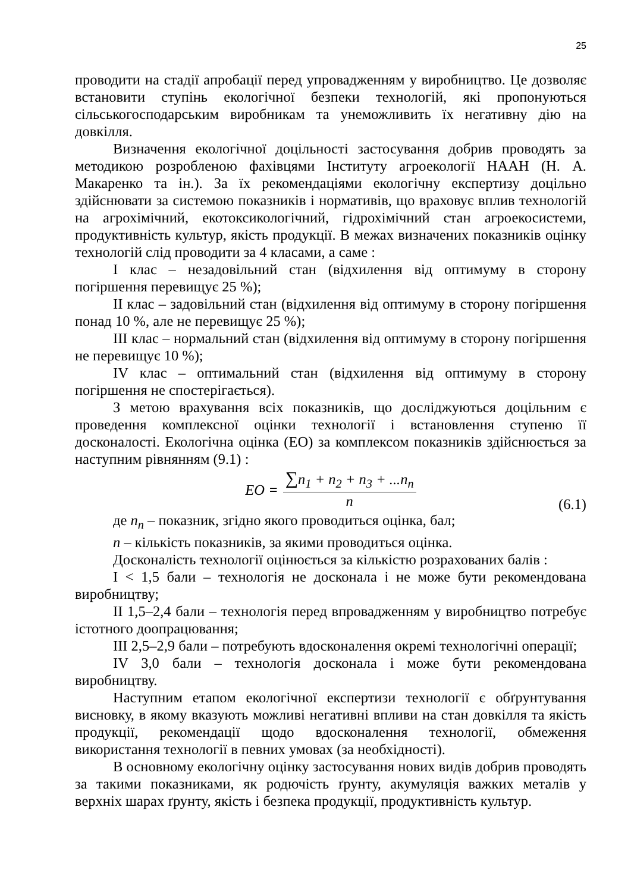25
проводити на стадії апробації перед упровадженням у виробництво. Це дозволяє встановити ступінь екологічної безпеки технологій, які пропонуються сільськогосподарським виробникам та унеможливить їх негативну дію на довкілля.
Визначення екологічної доцільності застосування добрив проводять за методикою розробленою фахівцями Інституту агроекології НААН (Н. А. Макаренко та ін.). За їх рекомендаціями екологічну експертизу доцільно здійснювати за системою показників і нормативів, що враховує вплив технологій на агрохімічний, екотоксикологічний, гідрохімічний стан агроекосистеми, продуктивність культур, якість продукції. В межах визначених показників оцінку технологій слід проводити за 4 класами, а саме :
I клас – незадовільний стан (відхилення від оптимуму в сторону погіршення перевищує 25 %);
II клас – задовільний стан (відхилення від оптимуму в сторону погіршення понад 10 %, але не перевищує 25 %);
III клас – нормальний стан (відхилення від оптимуму в сторону погіршення не перевищує 10 %);
IV клас – оптимальний стан (відхилення від оптимуму в сторону погіршення не спостерігається).
З метою врахування всіх показників, що досліджуються доцільним є проведення комплексної оцінки технології і встановлення ступеню її досконалості. Екологічна оцінка (ЕО) за комплексом показників здійснюється за наступним рівнянням (9.1) :
EO =
∑n<sub>1</sub> + n<sub>2</sub> + n<sub>3</sub> + ...n<sub>n</sub>
n
(6.1)
де n<sub>n</sub> – показник, згідно якого проводиться оцінка, бал;
n – кількість показників, за якими проводиться оцінка.
Досконалість технології оцінюється за кількістю розрахованих балів :
I < 1,5 бали – технологія не досконала і не може бути рекомендована виробництву;
II 1,5–2,4 бали – технологія перед впровадженням у виробництво потребує істотного доопрацювання;
III 2,5–2,9 бали – потребують вдосконалення окремі технологічні операції;
IV 3,0 бали – технологія досконала і може бути рекомендована виробництву.
Наступним етапом екологічної експертизи технології є обґрунтування висновку, в якому вказують можливі негативні впливи на стан довкілля та якість продукції, рекомендації щодо вдосконалення технології, обмеження використання технології в певних умовах (за необхідності).
В основному екологічну оцінку застосування нових видів добрив проводять за такими показниками, як родючість ґрунту, акумуляція важких металів у верхніх шарах ґрунту, якість і безпека продукції, продуктивність культур.